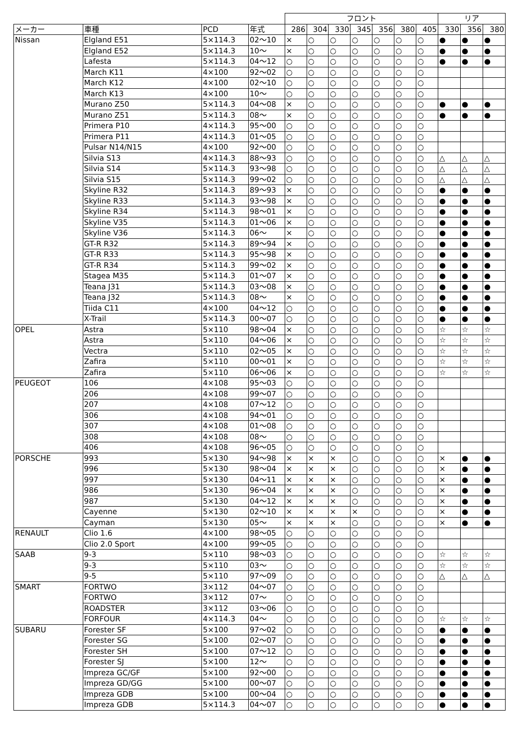| | | | | フロント | | | | | | | リア | | |
| --- | --- | --- | --- | --- | --- | --- | --- | --- | --- | --- | --- | --- | --- |
| メーカー | 車種 | PCD | 年式 | 286 | 304 | 330 | 345 | 356 | 380 | 405 | 330 | 356 | 380 |
| Nissan | Elgland E51 | 5×114.3 | 02～10 | × | ○ | ○ | ○ | ○ | ○ | ○ | ● | ● | ● |
| | Elgland E52 | 5×114.3 | 10～ | × | ○ | ○ | ○ | ○ | ○ | ○ | ● | ● | ● |
| | Lafesta | 5×114.3 | 04～12 | ○ | ○ | ○ | ○ | ○ | ○ | ○ | ● | ● | ● |
| | March K11 | 4×100 | 92～02 | ○ | ○ | ○ | ○ | ○ | ○ | ○ | | | |
| | March K12 | 4×100 | 02～10 | ○ | ○ | ○ | ○ | ○ | ○ | ○ | | | |
| | March K13 | 4×100 | 10～ | ○ | ○ | ○ | ○ | ○ | ○ | ○ | | | |
| | Murano Z50 | 5×114.3 | 04～08 | × | ○ | ○ | ○ | ○ | ○ | ○ | ● | ● | ● |
| | Murano Z51 | 5×114.3 | 08～ | × | ○ | ○ | ○ | ○ | ○ | ○ | ● | ● | ● |
| | Primera P10 | 4×114.3 | 95～00 | ○ | ○ | ○ | ○ | ○ | ○ | ○ | | | |
| | Primera P11 | 4×114.3 | 01～05 | ○ | ○ | ○ | ○ | ○ | ○ | ○ | | | |
| | Pulsar N14/N15 | 4×100 | 92～00 | ○ | ○ | ○ | ○ | ○ | ○ | ○ | | | |
| | Silvia S13 | 4×114.3 | 88～93 | ○ | ○ | ○ | ○ | ○ | ○ | ○ | △ | △ | △ |
| | Silvia S14 | 5×114.3 | 93～98 | ○ | ○ | ○ | ○ | ○ | ○ | ○ | △ | △ | △ |
| | Silvia S15 | 5×114.3 | 99～02 | ○ | ○ | ○ | ○ | ○ | ○ | ○ | △ | △ | △ |
| | Skyline R32 | 5×114.3 | 89～93 | × | ○ | ○ | ○ | ○ | ○ | ○ | ● | ● | ● |
| | Skyline R33 | 5×114.3 | 93～98 | × | ○ | ○ | ○ | ○ | ○ | ○ | ● | ● | ● |
| | Skyline R34 | 5×114.3 | 98～01 | × | ○ | ○ | ○ | ○ | ○ | ○ | ● | ● | ● |
| | Skyline V35 | 5×114.3 | 01～06 | × | ○ | ○ | ○ | ○ | ○ | ○ | ● | ● | ● |
| | Skyline V36 | 5×114.3 | 06～ | × | ○ | ○ | ○ | ○ | ○ | ○ | ● | ● | ● |
| | GT-R R32 | 5×114.3 | 89～94 | × | ○ | ○ | ○ | ○ | ○ | ○ | ● | ● | ● |
| | GT-R R33 | 5×114.3 | 95～98 | × | ○ | ○ | ○ | ○ | ○ | ○ | ● | ● | ● |
| | GT-R R34 | 5×114.3 | 99～02 | × | ○ | ○ | ○ | ○ | ○ | ○ | ● | ● | ● |
| | Stagea M35 | 5×114.3 | 01～07 | × | ○ | ○ | ○ | ○ | ○ | ○ | ● | ● | ● |
| | Teana J31 | 5×114.3 | 03～08 | × | ○ | ○ | ○ | ○ | ○ | ○ | ● | ● | ● |
| | Teana J32 | 5×114.3 | 08～ | × | ○ | ○ | ○ | ○ | ○ | ○ | ● | ● | ● |
| | Tiida C11 | 4×100 | 04～12 | ○ | ○ | ○ | ○ | ○ | ○ | ○ | ● | ● | ● |
| | X-Trail | 5×114.3 | 00～07 | ○ | ○ | ○ | ○ | ○ | ○ | ○ | ● | ● | ● |
| OPEL | Astra | 5×110 | 98～04 | × | ○ | ○ | ○ | ○ | ○ | ○ | ☆ | ☆ | ☆ |
| | Astra | 5×110 | 04～06 | × | ○ | ○ | ○ | ○ | ○ | ○ | ☆ | ☆ | ☆ |
| | Vectra | 5×110 | 02～05 | × | ○ | ○ | ○ | ○ | ○ | ○ | ☆ | ☆ | ☆ |
| | Zafira | 5×110 | 00～01 | × | ○ | ○ | ○ | ○ | ○ | ○ | ☆ | ☆ | ☆ |
| | Zafira | 5×110 | 06～06 | × | ○ | ○ | ○ | ○ | ○ | ○ | ☆ | ☆ | ☆ |
| PEUGEOT | 106 | 4×108 | 95～03 | ○ | ○ | ○ | ○ | ○ | ○ | ○ | | | |
| | 206 | 4×108 | 99～07 | ○ | ○ | ○ | ○ | ○ | ○ | ○ | | | |
| | 207 | 4×108 | 07～12 | ○ | ○ | ○ | ○ | ○ | ○ | ○ | | | |
| | 306 | 4×108 | 94～01 | ○ | ○ | ○ | ○ | ○ | ○ | ○ | | | |
| | 307 | 4×108 | 01～08 | ○ | ○ | ○ | ○ | ○ | ○ | ○ | | | |
| | 308 | 4×108 | 08～ | ○ | ○ | ○ | ○ | ○ | ○ | ○ | | | |
| | 406 | 4×108 | 96～05 | ○ | ○ | ○ | ○ | ○ | ○ | ○ | | | |
| PORSCHE | 993 | 5×130 | 94～98 | × | × | × | ○ | ○ | ○ | ○ | × | ● | ● |
| | 996 | 5×130 | 98～04 | × | × | × | ○ | ○ | ○ | ○ | × | ● | ● |
| | 997 | 5×130 | 04～11 | × | × | × | ○ | ○ | ○ | ○ | × | ● | ● |
| | 986 | 5×130 | 96～04 | × | × | × | ○ | ○ | ○ | ○ | × | ● | ● |
| | 987 | 5×130 | 04～12 | × | × | × | ○ | ○ | ○ | ○ | × | ● | ● |
| | Cayenne | 5×130 | 02～10 | × | × | × | × | ○ | ○ | ○ | × | ● | ● |
| | Cayman | 5×130 | 05～ | × | × | × | ○ | ○ | ○ | ○ | × | ● | ● |
| RENAULT | Clio 1.6 | 4×100 | 98～05 | ○ | ○ | ○ | ○ | ○ | ○ | ○ | | | |
| | Clio 2.0 Sport | 4×100 | 99～05 | ○ | ○ | ○ | ○ | ○ | ○ | ○ | | | |
| SAAB | 9-3 | 5×110 | 98～03 | ○ | ○ | ○ | ○ | ○ | ○ | ○ | ☆ | ☆ | ☆ |
| | 9-3 | 5×110 | 03～ | ○ | ○ | ○ | ○ | ○ | ○ | ○ | ☆ | ☆ | ☆ |
| | 9-5 | 5×110 | 97～09 | ○ | ○ | ○ | ○ | ○ | ○ | ○ | △ | △ | △ |
| SMART | FORTWO | 3×112 | 04～07 | ○ | ○ | ○ | ○ | ○ | ○ | ○ | | | |
| | FORTWO | 3×112 | 07～ | ○ | ○ | ○ | ○ | ○ | ○ | ○ | | | |
| | ROADSTER | 3×112 | 03～06 | ○ | ○ | ○ | ○ | ○ | ○ | ○ | | | |
| | FORFOUR | 4×114.3 | 04～ | ○ | ○ | ○ | ○ | ○ | ○ | ○ | ☆ | ☆ | ☆ |
| SUBARU | Forester SF | 5×100 | 97～02 | ○ | ○ | ○ | ○ | ○ | ○ | ○ | ● | ● | ● |
| | Forester SG | 5×100 | 02～07 | ○ | ○ | ○ | ○ | ○ | ○ | ○ | ● | ● | ● |
| | Forester SH | 5×100 | 07～12 | ○ | ○ | ○ | ○ | ○ | ○ | ○ | ● | ● | ● |
| | Forester SJ | 5×100 | 12～ | ○ | ○ | ○ | ○ | ○ | ○ | ○ | ● | ● | ● |
| | Impreza GC/GF | 5×100 | 92～00 | ○ | ○ | ○ | ○ | ○ | ○ | ○ | ● | ● | ● |
| | Impreza GD/GG | 5×100 | 00～07 | ○ | ○ | ○ | ○ | ○ | ○ | ○ | ● | ● | ● |
| | Impreza GDB | 5×100 | 00～04 | ○ | ○ | ○ | ○ | ○ | ○ | ○ | ● | ● | ● |
| | Impreza GDB | 5×114.3 | 04～07 | ○ | ○ | ○ | ○ | ○ | ○ | ○ | ● | ● | ● |